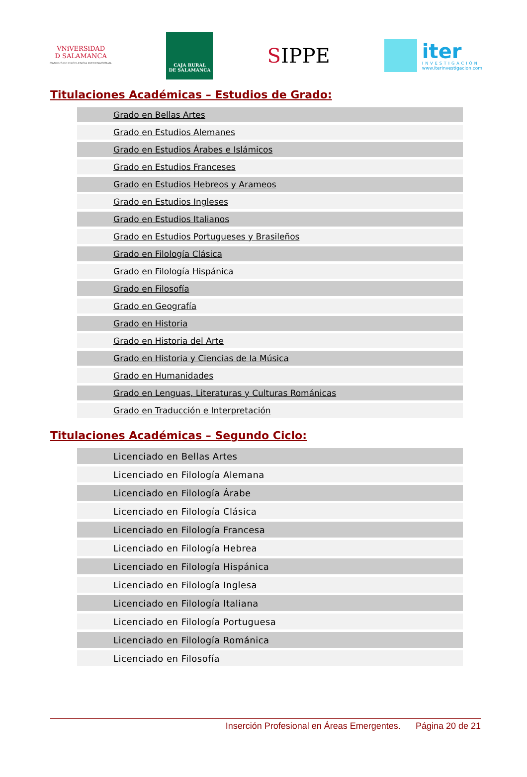VNiVERSiDAD
D SALAMANCA
CAMPUS DE EXCELENCIA INTERNACIONAL
CAJA RURAL
DE SALAMANCA
SIPPE
iter
INVESTIGACIÓN
www.iterinvestigacion.com
Titulaciones Académicas – Estudios de Grado:
| Grado en Bellas Artes |
| Grado en Estudios Alemanes |
| Grado en Estudios Árabes e Islámicos |
| Grado en Estudios Franceses |
| Grado en Estudios Hebreos y Arameos |
| Grado en Estudios Ingleses |
| Grado en Estudios Italianos |
| Grado en Estudios Portugueses y Brasileños |
| Grado en Filología Clásica |
| Grado en Filología Hispánica |
| Grado en Filosofía |
| Grado en Geografía |
| Grado en Historia |
| Grado en Historia del Arte |
| Grado en Historia y Ciencias de la Música |
| Grado en Humanidades |
| Grado en Lenguas, Literaturas y Culturas Románicas |
| Grado en Traducción e Interpretación |
Titulaciones Académicas – Segundo Ciclo:
| Licenciado en Bellas Artes |
| Licenciado en Filología Alemana |
| Licenciado en Filología Árabe |
| Licenciado en Filología Clásica |
| Licenciado en Filología Francesa |
| Licenciado en Filología Hebrea |
| Licenciado en Filología Hispánica |
| Licenciado en Filología Inglesa |
| Licenciado en Filología Italiana |
| Licenciado en Filología Portuguesa |
| Licenciado en Filología Románica |
| Licenciado en Filosofía |
Inserción Profesional en Áreas Emergentes. Página 20 de 21